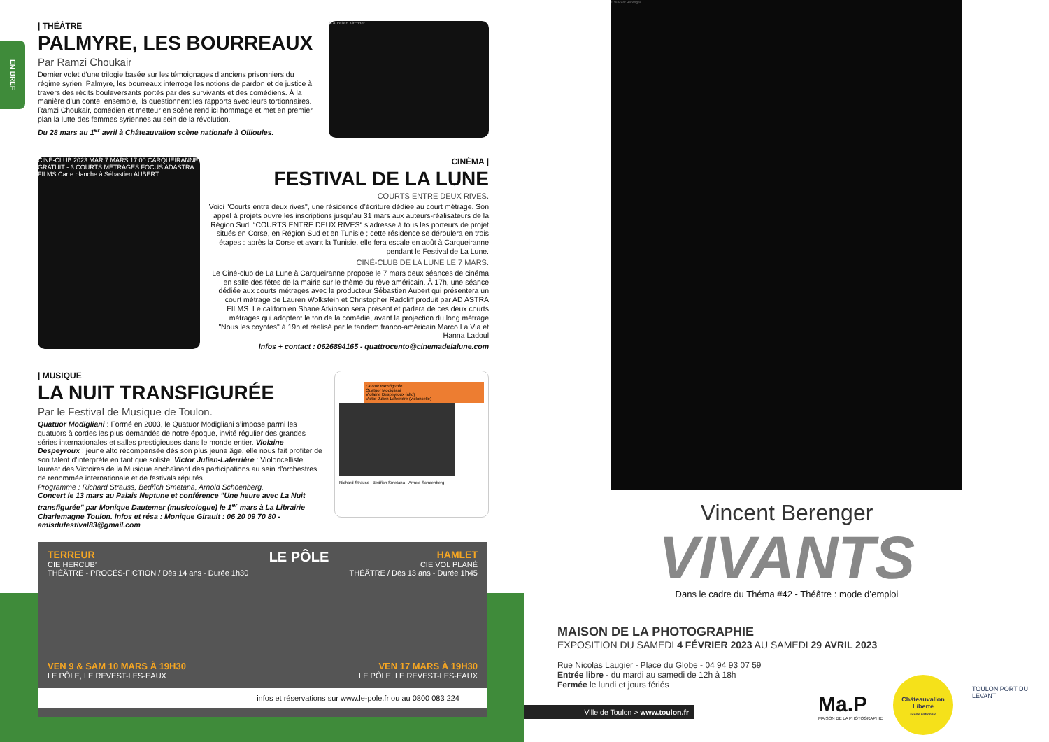EN BREF
| THÉÂTRE
PALMYRE, LES BOURREAUX
Par Ramzi Choukair
Dernier volet d’une trilogie basée sur les témoignages d’anciens prisonniers du régime syrien, Palmyre, les bourreaux interroge les notions de pardon et de justice à travers des récits bouleversants portés par des survivants et des comédiens. À la manière d'un conte, ensemble, ils questionnent les rapports avec leurs tortionnaires. Ramzi Choukair, comédien et metteur en scène rend ici hommage et met en premier plan la lutte des femmes syriennes au sein de la révolution.
Du 28 mars au 1<sup>er</sup> avril à Châteauvallon scène nationale à Ollioules.
© Aurelien Kirchner
CINÉ-CLUB 2023 MAR 7 MARS 17:00 CARQUEIRANNE GRATUIT - 3 COURTS MÉTRAGES FOCUS ADASTRA FILMS Carte blanche à Sébastien AUBERT
CINÉMA |
FESTIVAL DE LA LUNE
COURTS ENTRE DEUX RIVES.
Voici "Courts entre deux rives", une résidence d’écriture dédiée au court métrage. Son appel à projets ouvre les inscriptions jusqu’au 31 mars aux auteurs-réalisateurs de la Région Sud. “COURTS ENTRE DEUX RIVES“ s’adresse à tous les porteurs de projet situés en Corse, en Région Sud et en Tunisie ; cette résidence se déroulera en trois étapes : après la Corse et avant la Tunisie, elle fera escale en août à Carqueiranne pendant le Festival de La Lune.
CINÉ-CLUB DE LA LUNE LE 7 MARS.
Le Ciné-club de La Lune à Carqueiranne propose le 7 mars deux séances de cinéma en salle des fêtes de la mairie sur le thème du rêve américain. À 17h, une séance dédiée aux courts métrages avec le producteur Sébastien Aubert qui présentera un court métrage de Lauren Wolkstein et Christopher Radcliff produit par AD ASTRA FILMS. Le californien Shane Atkinson sera présent et parlera de ces deux courts métrages qui adoptent le ton de la comédie, avant la projection du long métrage "Nous les coyotes" à 19h et réalisé par le tandem franco-américain Marco La Via et Hanna Ladoul
Infos + contact : 0626894165 - quattrocento@cinemadelalune.com
| MUSIQUE
LA NUIT TRANSFIGURÉE
Par le Festival de Musique de Toulon.
Quatuor Modigliani : Formé en 2003, le Quatuor Modigliani s’impose parmi les quatuors à cordes les plus demandés de notre époque, invité régulier des grandes séries internationales et salles prestigieuses dans le monde entier. Violaine Despeyroux : jeune alto récompensée dès son plus jeune âge, elle nous fait profiter de son talent d’interprète en tant que soliste. Victor Julien-Laferrière : Violoncelliste lauréat des Victoires de la Musique enchaînant des participations au sein d'orchestres de renommée internationale et de festivals réputés.
Programme : Richard Strauss, Bedřich Smetana, Arnold Schoenberg.
Concert le 13 mars au Palais Neptune et conférence "Une heure avec La Nuit transfigurée" par Monique Dautemer (musicologue) le 1<sup>er</sup> mars à La Librairie Charlemagne Toulon. Infos et résa : Monique Girault : 06 20 09 70 80 - amisdufestival83@gmail.com
La Nuit transfigurée
Quatuor Modigliani
Violaine Despeyroux (alto)
Victor Julien-Laferrière (violoncelle)
Richard Strauss · Bedřich Smetana · Arnold Schoenberg
TERREUR
CIE HERCUB’
THÉÂTRE - PROCÈS-FICTION / Dès 14 ans - Durée 1h30
LE PÔLE
HAMLET
CIE VOL PLANÉ
THÉÂTRE / Dès 13 ans - Durée 1h45
VEN 9 & SAM 10 MARS À 19H30
LE PÔLE, LE REVEST-LES-EAUX
VEN 17 MARS À 19H30
LE PÔLE, LE REVEST-LES-EAUX
infos et réservations sur www.le-pole.fr ou au 0800 083 224
© Vincent Berenger
Vincent Berenger
VIVANTS
Dans le cadre du Théma #42 - Théâtre : mode d’emploi
MAISON DE LA PHOTOGRAPHIE
EXPOSITION DU SAMEDI 4 FÉVRIER 2023 AU SAMEDI 29 AVRIL 2023
Rue Nicolas Laugier - Place du Globe - 04 94 93 07 59
Entrée libre - du mardi au samedi de 12h à 18h
Fermée le lundi et jours fériés
Ville de Toulon > www.toulon.fr
Ma.P
MAISON DE LA PHOTOGRAPHIE
Châteauvallon Liberté
scène nationale
TOULON PORT DU LEVANT